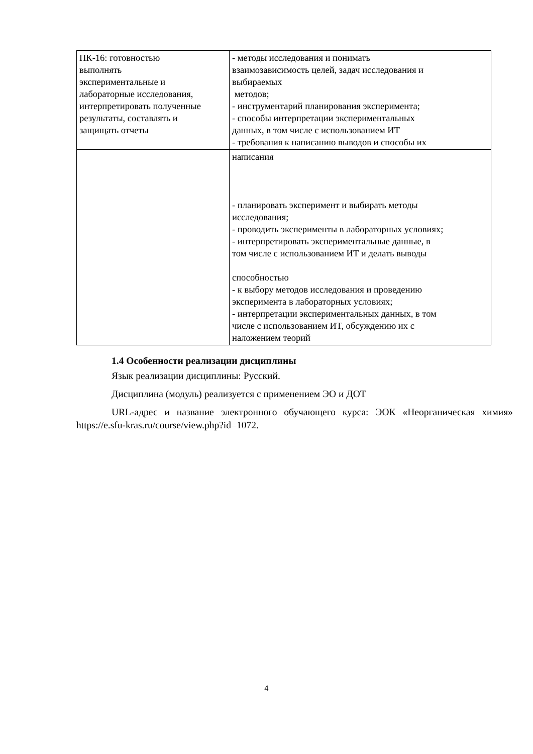| ПК-16: готовностью выполнять экспериментальные и лабораторные исследования, интерпретировать полученные результаты, составлять и защищать отчеты | - методы исследования и понимать взаимозависимость целей, задач исследования и выбираемых методов; - инструментарий планирования эксперимента; - способы интерпретации экспериментальных данных, в том числе с использованием ИТ - требования к написанию выводов и способы их |
| | написания - планировать эксперимент и выбирать методы исследования; - проводить эксперименты в лабораторных условиях; - интерпретировать экспериментальные данные, в том числе с использованием ИТ и делать выводы способностью - к выбору методов исследования и проведению эксперимента в лабораторных условиях; - интерпретации экспериментальных данных, в том числе с использованием ИТ, обсуждению их с наложением теорий |
1.4 Особенности реализации дисциплины
Язык реализации дисциплины: Русский.
Дисциплина (модуль) реализуется с применением ЭО и ДОТ
URL-адрес и название электронного обучающего курса: ЭОК «Неорганическая химия» https://e.sfu-kras.ru/course/view.php?id=1072.
4